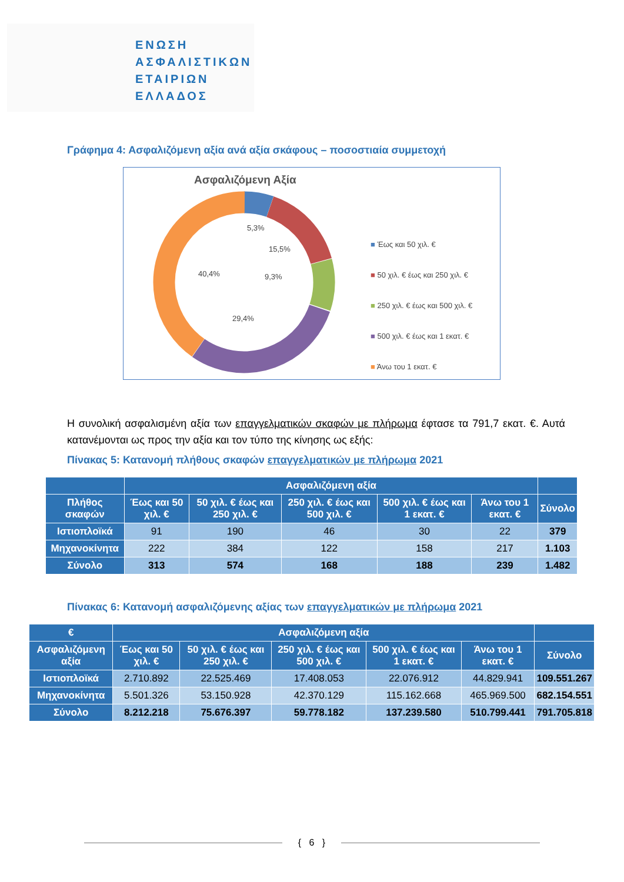ΕΝΩΣΗ
ΑΣΦΑΛΙΣΤΙΚΩΝ
ΕΤΑΙΡΙΩΝ
ΕΛΛΑΔΟΣ
Γράφημα 4: Ασφαλιζόμενη αξία ανά αξία σκάφους – ποσοστιαία συμμετοχή
Ασφαλιζόμενη Αξία
5,3%
15,5%
9,3%
40,4%
29,4%
■ Έως και 50 χιλ. €
■ 50 χιλ. € έως και 250 χιλ. €
■ 250 χιλ. € έως και 500 χιλ. €
■ 500 χιλ. € έως και 1 εκατ. €
■ Άνω του 1 εκατ. €
Η συνολική ασφαλισμένη αξία των επαγγελματικών σκαφών με πλήρωμα έφτασε τα 791,7 εκατ. €. Αυτά κατανέμονται ως προς την αξία και τον τύπο της κίνησης ως εξής:
Πίνακας 5: Κατανομή πλήθους σκαφών επαγγελματικών με πλήρωμα 2021
| | Ασφαλιζόμενη αξία | | | | | |
| --- | --- | --- | --- | --- | --- | --- |
| Πλήθος σκαφών | Έως και 50 χιλ. € | 50 χιλ. € έως και 250 χιλ. € | 250 χιλ. € έως και 500 χιλ. € | 500 χιλ. € έως και 1 εκατ. € | Άνω του 1 εκατ. € | Σύνολο |
| Ιστιοπλοϊκά | 91 | 190 | 46 | 30 | 22 | 379 |
| Μηχανοκίνητα | 222 | 384 | 122 | 158 | 217 | 1.103 |
| Σύνολο | 313 | 574 | 168 | 188 | 239 | 1.482 |
Πίνακας 6: Κατανομή ασφαλιζόμενης αξίας των επαγγελματικών με πλήρωμα 2021
| € | Ασφαλιζόμενη αξία | | | | | |
| --- | --- | --- | --- | --- | --- | --- |
| Ασφαλιζόμενη αξία | Έως και 50 χιλ. € | 50 χιλ. € έως και 250 χιλ. € | 250 χιλ. € έως και 500 χιλ. € | 500 χιλ. € έως και 1 εκατ. € | Άνω του 1 εκατ. € | Σύνολο |
| Ιστιοπλοϊκά | 2.710.892 | 22.525.469 | 17.408.053 | 22.076.912 | 44.829.941 | 109.551.267 |
| Μηχανοκίνητα | 5.501.326 | 53.150.928 | 42.370.129 | 115.162.668 | 465.969.500 | 682.154.551 |
| Σύνολο | 8.212.218 | 75.676.397 | 59.778.182 | 137.239.580 | 510.799.441 | 791.705.818 |
{ 6 }